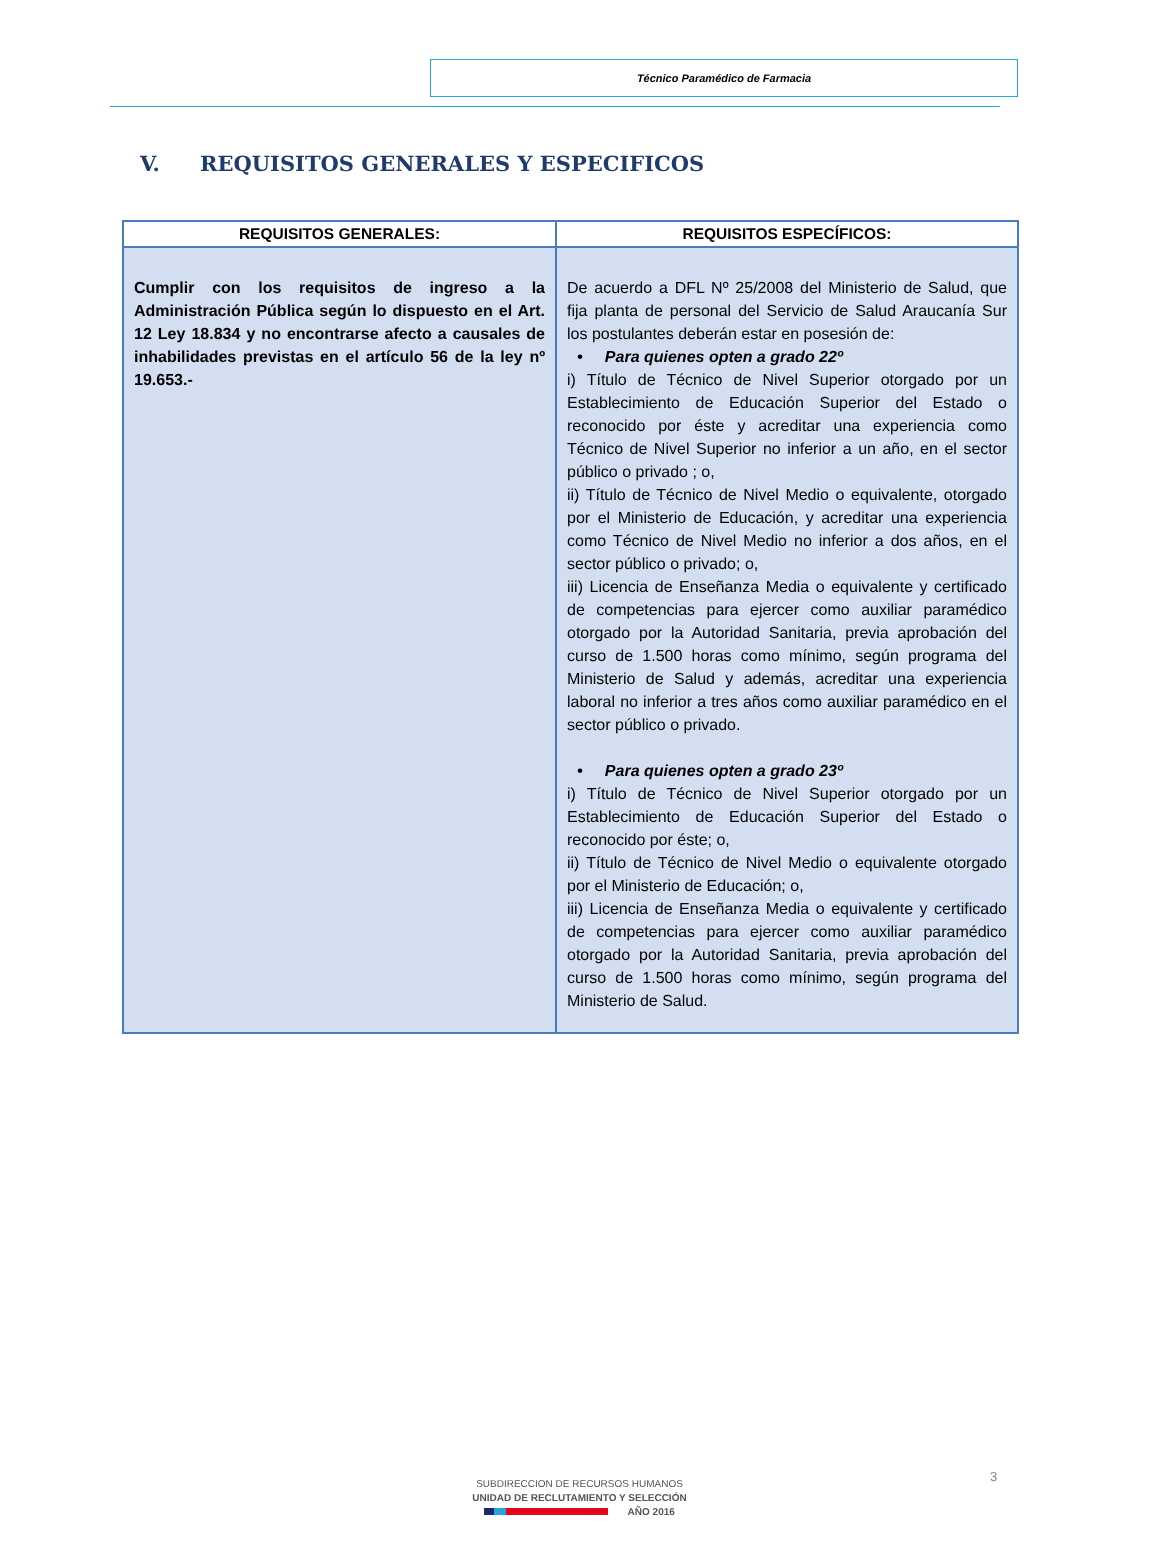Técnico Paramédico de Farmacia
V. REQUISITOS GENERALES Y ESPECIFICOS
| REQUISITOS GENERALES: | REQUISITOS ESPECÍFICOS: |
| --- | --- |
| Cumplir con los requisitos de ingreso a la Administración Pública según lo dispuesto en el Art. 12 Ley 18.834 y no encontrarse afecto a causales de inhabilidades previstas en el artículo 56 de la ley nº 19.653.- | De acuerdo a DFL Nº 25/2008 del Ministerio de Salud, que fija planta de personal del Servicio de Salud Araucanía Sur los postulantes deberán estar en posesión de: • Para quienes opten a grado 22º i) Título de Técnico de Nivel Superior otorgado por un Establecimiento de Educación Superior del Estado o reconocido por éste y acreditar una experiencia como Técnico de Nivel Superior no inferior a un año, en el sector público o privado ; o, ii) Título de Técnico de Nivel Medio o equivalente, otorgado por el Ministerio de Educación, y acreditar una experiencia como Técnico de Nivel Medio no inferior a dos años, en el sector público o privado; o, iii) Licencia de Enseñanza Media o equivalente y certificado de competencias para ejercer como auxiliar paramédico otorgado por la Autoridad Sanitaria, previa aprobación del curso de 1.500 horas como mínimo, según programa del Ministerio de Salud y además, acreditar una experiencia laboral no inferior a tres años como auxiliar paramédico en el sector público o privado. • Para quienes opten a grado 23º i) Título de Técnico de Nivel Superior otorgado por un Establecimiento de Educación Superior del Estado o reconocido por éste; o, ii) Título de Técnico de Nivel Medio o equivalente otorgado por el Ministerio de Educación; o, iii) Licencia de Enseñanza Media o equivalente y certificado de competencias para ejercer como auxiliar paramédico otorgado por la Autoridad Sanitaria, previa aprobación del curso de 1.500 horas como mínimo, según programa del Ministerio de Salud. |
3
SUBDIRECCION DE RECURSOS HUMANOS
UNIDAD DE RECLUTAMIENTO Y SELECCIÓN
AÑO 2016